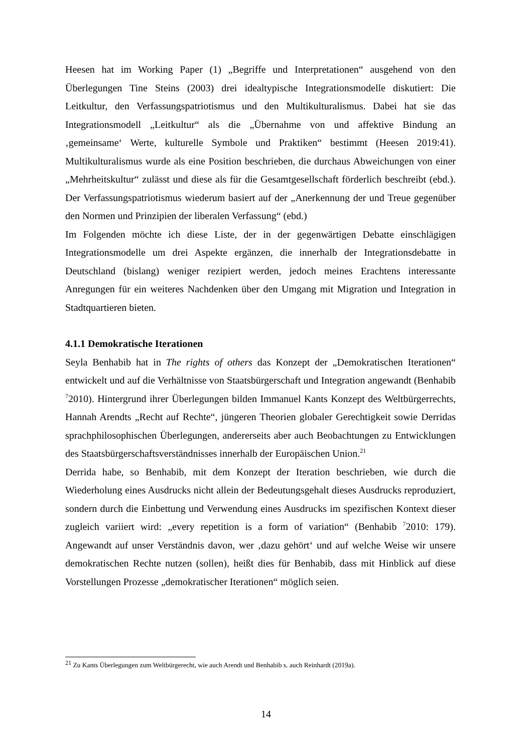Heesen hat im Working Paper (1) „Begriffe und Interpretationen“ ausgehend von den Überlegungen Tine Steins (2003) drei idealtypische Integrationsmodelle diskutiert: Die Leitkultur, den Verfassungspatriotismus und den Multikulturalismus. Dabei hat sie das Integrationsmodell „Leitkultur“ als die „Übernahme von und affektive Bindung an ‚gemeinsame‘ Werte, kulturelle Symbole und Praktiken“ bestimmt (Heesen 2019:41). Multikulturalismus wurde als eine Position beschrieben, die durchaus Abweichungen von einer „Mehrheitskultur“ zulässt und diese als für die Gesamtgesellschaft förderlich beschreibt (ebd.). Der Verfassungspatriotismus wiederum basiert auf der „Anerkennung der und Treue gegenüber den Normen und Prinzipien der liberalen Verfassung“ (ebd.)
Im Folgenden möchte ich diese Liste, der in der gegenwärtigen Debatte einschlägigen Integrationsmodelle um drei Aspekte ergänzen, die innerhalb der Integrationsdebatte in Deutschland (bislang) weniger rezipiert werden, jedoch meines Erachtens interessante Anregungen für ein weiteres Nachdenken über den Umgang mit Migration und Integration in Stadtquartieren bieten.
4.1.1 Demokratische Iterationen
Seyla Benhabib hat in The rights of others das Konzept der „Demokratischen Iterationen“ entwickelt und auf die Verhältnisse von Staatsbürgerschaft und Integration angewandt (Benhabib <sup>7</sup>2010). Hintergrund ihrer Überlegungen bilden Immanuel Kants Konzept des Weltbürgerrechts, Hannah Arendts „Recht auf Rechte“, jüngeren Theorien globaler Gerechtigkeit sowie Derridas sprachphilosophischen Überlegungen, andererseits aber auch Beobachtungen zu Entwicklungen des Staatsbürgerschaftsverständnisses innerhalb der Europäischen Union.<sup>21</sup>
Derrida habe, so Benhabib, mit dem Konzept der Iteration beschrieben, wie durch die Wiederholung eines Ausdrucks nicht allein der Bedeutungsgehalt dieses Ausdrucks reproduziert, sondern durch die Einbettung und Verwendung eines Ausdrucks im spezifischen Kontext dieser zugleich variiert wird: „every repetition is a form of variation“ (Benhabib <sup>7</sup>2010: 179). Angewandt auf unser Verständnis davon, wer ‚dazu gehört‘ und auf welche Weise wir unsere demokratischen Rechte nutzen (sollen), heißt dies für Benhabib, dass mit Hinblick auf diese Vorstellungen Prozesse „demokratischer Iterationen“ möglich seien.
<sup>21</sup> Zu Kants Überlegungen zum Weltbürgerecht, wie auch Arendt und Benhabib s. auch Reinhardt (2019a).
14